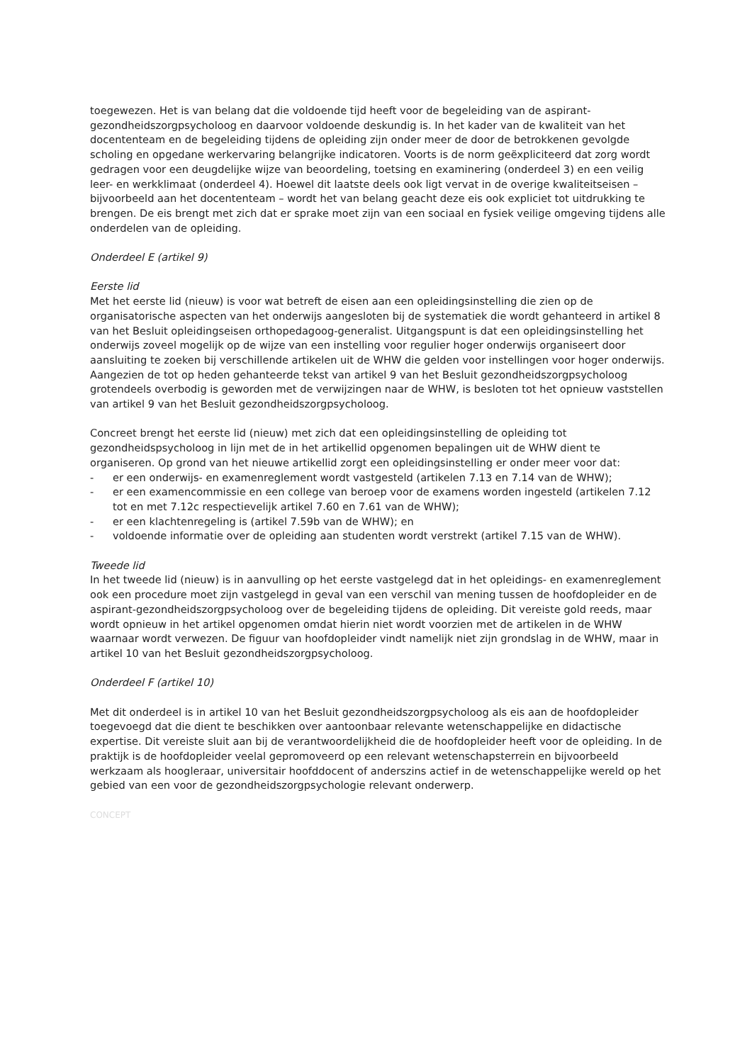toegewezen. Het is van belang dat die voldoende tijd heeft voor de begeleiding van de aspirant-gezondheidszorgpsycholoog en daarvoor voldoende deskundig is. In het kader van de kwaliteit van het docententeam en de begeleiding tijdens de opleiding zijn onder meer de door de betrokkenen gevolgde scholing en opgedane werkervaring belangrijke indicatoren. Voorts is de norm geëxpliciteerd dat zorg wordt gedragen voor een deugdelijke wijze van beoordeling, toetsing en examinering (onderdeel 3) en een veilig leer- en werkklimaat (onderdeel 4). Hoewel dit laatste deels ook ligt vervat in de overige kwaliteitseisen – bijvoorbeeld aan het docententeam – wordt het van belang geacht deze eis ook expliciet tot uitdrukking te brengen. De eis brengt met zich dat er sprake moet zijn van een sociaal en fysiek veilige omgeving tijdens alle onderdelen van de opleiding.
Onderdeel E (artikel 9)
Eerste lid
Met het eerste lid (nieuw) is voor wat betreft de eisen aan een opleidingsinstelling die zien op de organisatorische aspecten van het onderwijs aangesloten bij de systematiek die wordt gehanteerd in artikel 8 van het Besluit opleidingseisen orthopedagoog-generalist. Uitgangspunt is dat een opleidingsinstelling het onderwijs zoveel mogelijk op de wijze van een instelling voor regulier hoger onderwijs organiseert door aansluiting te zoeken bij verschillende artikelen uit de WHW die gelden voor instellingen voor hoger onderwijs. Aangezien de tot op heden gehanteerde tekst van artikel 9 van het Besluit gezondheidszorgpsycholoog grotendeels overbodig is geworden met de verwijzingen naar de WHW, is besloten tot het opnieuw vaststellen van artikel 9 van het Besluit gezondheidszorgpsycholoog.
Concreet brengt het eerste lid (nieuw) met zich dat een opleidingsinstelling de opleiding tot gezondheidspsycholoog in lijn met de in het artikellid opgenomen bepalingen uit de WHW dient te organiseren. Op grond van het nieuwe artikellid zorgt een opleidingsinstelling er onder meer voor dat:
- er een onderwijs- en examenreglement wordt vastgesteld (artikelen 7.13 en 7.14 van de WHW);
- er een examencommissie en een college van beroep voor de examens worden ingesteld (artikelen 7.12 tot en met 7.12c respectievelijk artikel 7.60 en 7.61 van de WHW);
- er een klachtenregeling is (artikel 7.59b van de WHW); en
- voldoende informatie over de opleiding aan studenten wordt verstrekt (artikel 7.15 van de WHW).
Tweede lid
In het tweede lid (nieuw) is in aanvulling op het eerste vastgelegd dat in het opleidings- en examenreglement ook een procedure moet zijn vastgelegd in geval van een verschil van mening tussen de hoofdopleider en de aspirant-gezondheidszorgpsycholoog over de begeleiding tijdens de opleiding. Dit vereiste gold reeds, maar wordt opnieuw in het artikel opgenomen omdat hierin niet wordt voorzien met de artikelen in de WHW waarnaar wordt verwezen. De figuur van hoofdopleider vindt namelijk niet zijn grondslag in de WHW, maar in artikel 10 van het Besluit gezondheidszorgpsycholoog.
Onderdeel F (artikel 10)
Met dit onderdeel is in artikel 10 van het Besluit gezondheidszorgpsycholoog als eis aan de hoofdopleider toegevoegd dat die dient te beschikken over aantoonbaar relevante wetenschappelijke en didactische expertise. Dit vereiste sluit aan bij de verantwoordelijkheid die de hoofdopleider heeft voor de opleiding. In de praktijk is de hoofdopleider veelal gepromoveerd op een relevant wetenschapsterrein en bijvoorbeeld werkzaam als hoogleraar, universitair hoofddocent of anderszins actief in de wetenschappelijke wereld op het gebied van een voor de gezondheidszorgpsychologie relevant onderwerp.
CONCEPT